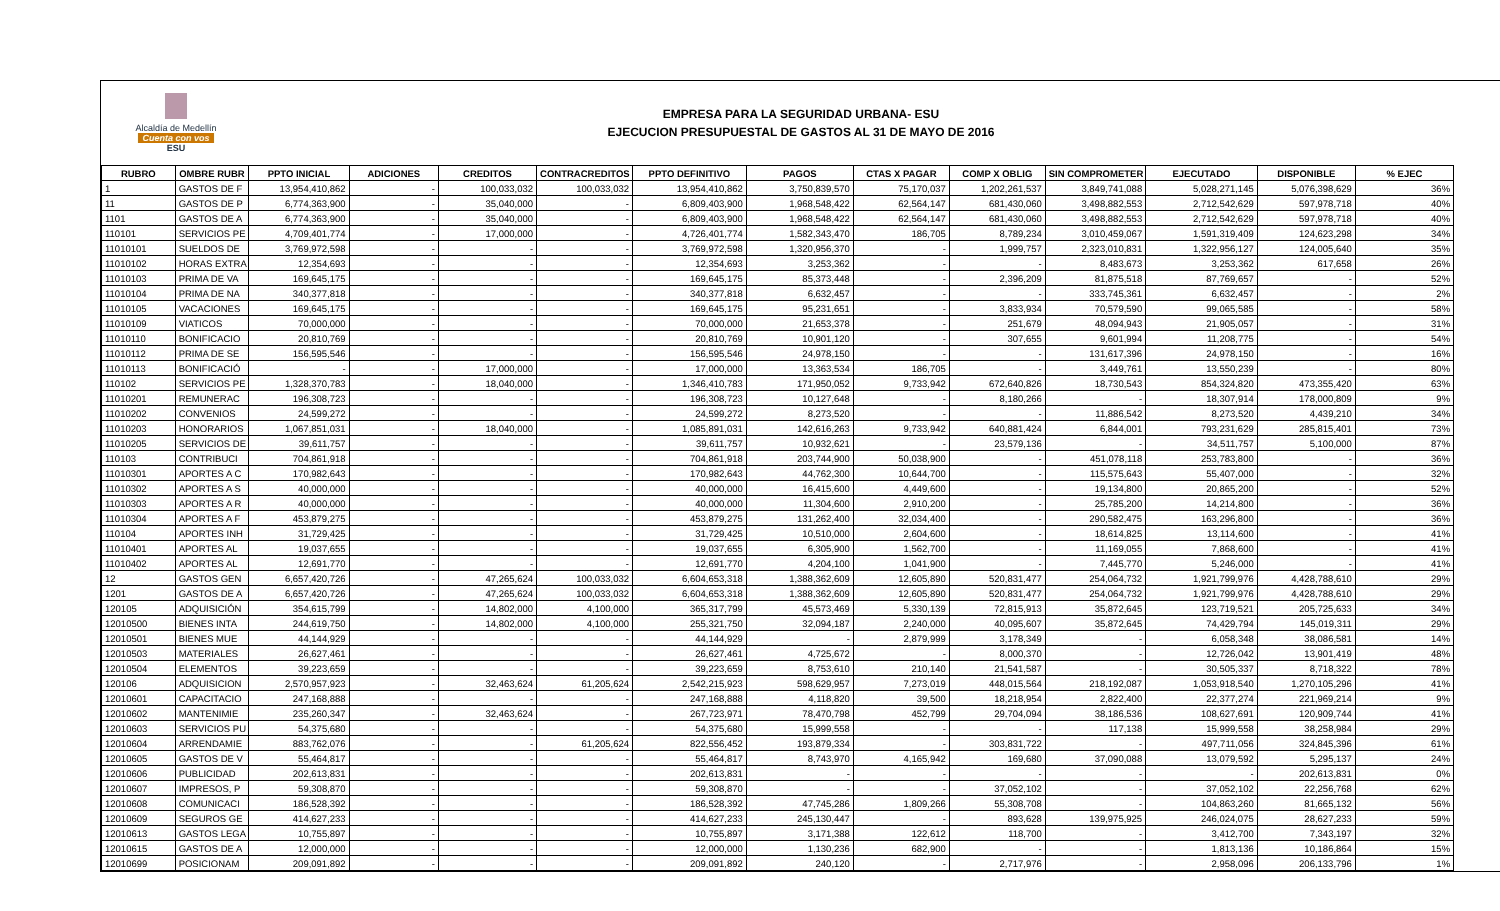Alcaldía de Medellín
Cuenta con vos
ESU
EMPRESA PARA LA SEGURIDAD URBANA- ESU
EJECUCION PRESUPUESTAL DE GASTOS AL 31 DE MAYO DE 2016
| RUBRO | OMBRE RUBR | PPTO INICIAL | ADICIONES | CREDITOS | CONTRACREDITOS | PPTO DEFINITIVO | PAGOS | CTAS X PAGAR | COMP X OBLIG | SIN COMPROMETER | EJECUTADO | DISPONIBLE | % EJEC |
| --- | --- | --- | --- | --- | --- | --- | --- | --- | --- | --- | --- | --- | --- |
| 1 | GASTOS DE F | 13,954,410,862 | - | 100,033,032 | 100,033,032 | 13,954,410,862 | 3,750,839,570 | 75,170,037 | 1,202,261,537 | 3,849,741,088 | 5,028,271,145 | 5,076,398,629 | 36% |
| 11 | GASTOS DE P | 6,774,363,900 | - | 35,040,000 | - | 6,809,403,900 | 1,968,548,422 | 62,564,147 | 681,430,060 | 3,498,882,553 | 2,712,542,629 | 597,978,718 | 40% |
| 1101 | GASTOS DE A | 6,774,363,900 | - | 35,040,000 | - | 6,809,403,900 | 1,968,548,422 | 62,564,147 | 681,430,060 | 3,498,882,553 | 2,712,542,629 | 597,978,718 | 40% |
| 110101 | SERVICIOS PE | 4,709,401,774 | - | 17,000,000 | - | 4,726,401,774 | 1,582,343,470 | 186,705 | 8,789,234 | 3,010,459,067 | 1,591,319,409 | 124,623,298 | 34% |
| 11010101 | SUELDOS DE | 3,769,972,598 | - | - | - | 3,769,972,598 | 1,320,956,370 | - | 1,999,757 | 2,323,010,831 | 1,322,956,127 | 124,005,640 | 35% |
| 11010102 | HORAS EXTRA | 12,354,693 | - | - | - | 12,354,693 | 3,253,362 | - | - | 8,483,673 | 3,253,362 | 617,658 | 26% |
| 11010103 | PRIMA DE VA | 169,645,175 | - | - | - | 169,645,175 | 85,373,448 | - | 2,396,209 | 81,875,518 | 87,769,657 | - | 52% |
| 11010104 | PRIMA DE NA | 340,377,818 | - | - | - | 340,377,818 | 6,632,457 | - | - | 333,745,361 | 6,632,457 | - | 2% |
| 11010105 | VACACIONES | 169,645,175 | - | - | - | 169,645,175 | 95,231,651 | - | 3,833,934 | 70,579,590 | 99,065,585 | - | 58% |
| 11010109 | VIATICOS | 70,000,000 | - | - | - | 70,000,000 | 21,653,378 | - | 251,679 | 48,094,943 | 21,905,057 | - | 31% |
| 11010110 | BONIFICACIO | 20,810,769 | - | - | - | 20,810,769 | 10,901,120 | - | 307,655 | 9,601,994 | 11,208,775 | - | 54% |
| 11010112 | PRIMA DE SE | 156,595,546 | - | - | - | 156,595,546 | 24,978,150 | - | - | 131,617,396 | 24,978,150 | - | 16% |
| 11010113 | BONIFICACIÓ | - | - | 17,000,000 | - | 17,000,000 | 13,363,534 | 186,705 | - | 3,449,761 | 13,550,239 | - | 80% |
| 110102 | SERVICIOS PE | 1,328,370,783 | - | 18,040,000 | - | 1,346,410,783 | 171,950,052 | 9,733,942 | 672,640,826 | 18,730,543 | 854,324,820 | 473,355,420 | 63% |
| 11010201 | REMUNERAC | 196,308,723 | - | - | - | 196,308,723 | 10,127,648 | - | 8,180,266 | - | 18,307,914 | 178,000,809 | 9% |
| 11010202 | CONVENIOS | 24,599,272 | - | - | - | 24,599,272 | 8,273,520 | - | - | 11,886,542 | 8,273,520 | 4,439,210 | 34% |
| 11010203 | HONORARIOS | 1,067,851,031 | - | 18,040,000 | - | 1,085,891,031 | 142,616,263 | 9,733,942 | 640,881,424 | 6,844,001 | 793,231,629 | 285,815,401 | 73% |
| 11010205 | SERVICIOS DE | 39,611,757 | - | - | - | 39,611,757 | 10,932,621 | - | 23,579,136 | - | 34,511,757 | 5,100,000 | 87% |
| 110103 | CONTRIBUCI | 704,861,918 | - | - | - | 704,861,918 | 203,744,900 | 50,038,900 | - | 451,078,118 | 253,783,800 | - | 36% |
| 11010301 | APORTES A C | 170,982,643 | - | - | - | 170,982,643 | 44,762,300 | 10,644,700 | - | 115,575,643 | 55,407,000 | - | 32% |
| 11010302 | APORTES A S | 40,000,000 | - | - | - | 40,000,000 | 16,415,600 | 4,449,600 | - | 19,134,800 | 20,865,200 | - | 52% |
| 11010303 | APORTES A R | 40,000,000 | - | - | - | 40,000,000 | 11,304,600 | 2,910,200 | - | 25,785,200 | 14,214,800 | - | 36% |
| 11010304 | APORTES A F | 453,879,275 | - | - | - | 453,879,275 | 131,262,400 | 32,034,400 | - | 290,582,475 | 163,296,800 | - | 36% |
| 110104 | APORTES INH | 31,729,425 | - | - | - | 31,729,425 | 10,510,000 | 2,604,600 | - | 18,614,825 | 13,114,600 | - | 41% |
| 11010401 | APORTES AL | 19,037,655 | - | - | - | 19,037,655 | 6,305,900 | 1,562,700 | - | 11,169,055 | 7,868,600 | - | 41% |
| 11010402 | APORTES AL | 12,691,770 | - | - | - | 12,691,770 | 4,204,100 | 1,041,900 | - | 7,445,770 | 5,246,000 | - | 41% |
| 12 | GASTOS GEN | 6,657,420,726 | - | 47,265,624 | 100,033,032 | 6,604,653,318 | 1,388,362,609 | 12,605,890 | 520,831,477 | 254,064,732 | 1,921,799,976 | 4,428,788,610 | 29% |
| 1201 | GASTOS DE A | 6,657,420,726 | - | 47,265,624 | 100,033,032 | 6,604,653,318 | 1,388,362,609 | 12,605,890 | 520,831,477 | 254,064,732 | 1,921,799,976 | 4,428,788,610 | 29% |
| 120105 | ADQUISICIÓN | 354,615,799 | - | 14,802,000 | 4,100,000 | 365,317,799 | 45,573,469 | 5,330,139 | 72,815,913 | 35,872,645 | 123,719,521 | 205,725,633 | 34% |
| 12010500 | BIENES INTA | 244,619,750 | - | 14,802,000 | 4,100,000 | 255,321,750 | 32,094,187 | 2,240,000 | 40,095,607 | 35,872,645 | 74,429,794 | 145,019,311 | 29% |
| 12010501 | BIENES MUE | 44,144,929 | - | - | - | 44,144,929 | - | 2,879,999 | 3,178,349 | - | 6,058,348 | 38,086,581 | 14% |
| 12010503 | MATERIALES | 26,627,461 | - | - | - | 26,627,461 | 4,725,672 | - | 8,000,370 | - | 12,726,042 | 13,901,419 | 48% |
| 12010504 | ELEMENTOS | 39,223,659 | - | - | - | 39,223,659 | 8,753,610 | 210,140 | 21,541,587 | - | 30,505,337 | 8,718,322 | 78% |
| 120106 | ADQUISICION | 2,570,957,923 | - | 32,463,624 | 61,205,624 | 2,542,215,923 | 598,629,957 | 7,273,019 | 448,015,564 | 218,192,087 | 1,053,918,540 | 1,270,105,296 | 41% |
| 12010601 | CAPACITACIO | 247,168,888 | - | - | - | 247,168,888 | 4,118,820 | 39,500 | 18,218,954 | 2,822,400 | 22,377,274 | 221,969,214 | 9% |
| 12010602 | MANTENIMIE | 235,260,347 | - | 32,463,624 | - | 267,723,971 | 78,470,798 | 452,799 | 29,704,094 | 38,186,536 | 108,627,691 | 120,909,744 | 41% |
| 12010603 | SERVICIOS PU | 54,375,680 | - | - | - | 54,375,680 | 15,999,558 | - | - | 117,138 | 15,999,558 | 38,258,984 | 29% |
| 12010604 | ARRENDAMIE | 883,762,076 | - | - | 61,205,624 | 822,556,452 | 193,879,334 | - | 303,831,722 | - | 497,711,056 | 324,845,396 | 61% |
| 12010605 | GASTOS DE V | 55,464,817 | - | - | - | 55,464,817 | 8,743,970 | 4,165,942 | 169,680 | 37,090,088 | 13,079,592 | 5,295,137 | 24% |
| 12010606 | PUBLICIDAD | 202,613,831 | - | - | - | 202,613,831 | - | - | - | - | - | 202,613,831 | 0% |
| 12010607 | IMPRESOS, P | 59,308,870 | - | - | - | 59,308,870 | - | - | 37,052,102 | - | 37,052,102 | 22,256,768 | 62% |
| 12010608 | COMUNICACI | 186,528,392 | - | - | - | 186,528,392 | 47,745,286 | 1,809,266 | 55,308,708 | - | 104,863,260 | 81,665,132 | 56% |
| 12010609 | SEGUROS GE | 414,627,233 | - | - | - | 414,627,233 | 245,130,447 | - | 893,628 | 139,975,925 | 246,024,075 | 28,627,233 | 59% |
| 12010613 | GASTOS LEGA | 10,755,897 | - | - | - | 10,755,897 | 3,171,388 | 122,612 | 118,700 | - | 3,412,700 | 7,343,197 | 32% |
| 12010615 | GASTOS DE A | 12,000,000 | - | - | - | 12,000,000 | 1,130,236 | 682,900 | - | - | 1,813,136 | 10,186,864 | 15% |
| 12010699 | POSICIONAM | 209,091,892 | - | - | - | 209,091,892 | 240,120 | - | 2,717,976 | - | 2,958,096 | 206,133,796 | 1% |